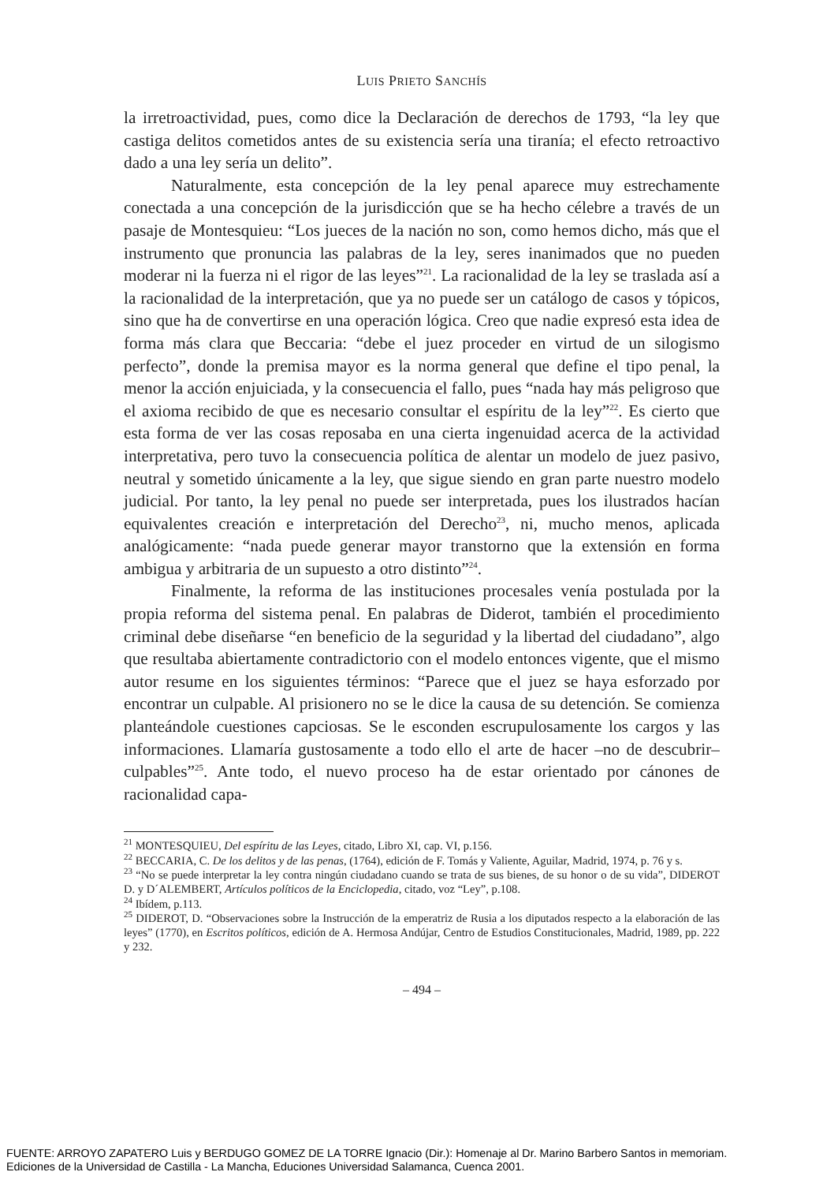LUIS PRIETO SANCHÍS
la irretroactividad, pues, como dice la Declaración de derechos de 1793, “la ley que castiga delitos cometidos antes de su existencia sería una tiranía; el efecto retroactivo dado a una ley sería un delito”.
Naturalmente, esta concepción de la ley penal aparece muy estrechamente conectada a una concepción de la jurisdicción que se ha hecho célebre a través de un pasaje de Montesquieu: “Los jueces de la nación no son, como hemos dicho, más que el instrumento que pronuncia las palabras de la ley, seres inanimados que no pueden moderar ni la fuerza ni el rigor de las leyes”<sup>21</sup>. La racionalidad de la ley se traslada así a la racionalidad de la interpretación, que ya no puede ser un catálogo de casos y tópicos, sino que ha de convertirse en una operación lógica. Creo que nadie expresó esta idea de forma más clara que Beccaria: “debe el juez proceder en virtud de un silogismo perfecto”, donde la premisa mayor es la norma general que define el tipo penal, la menor la acción enjuiciada, y la consecuencia el fallo, pues “nada hay más peligroso que el axioma recibido de que es necesario consultar el espíritu de la ley”<sup>22</sup>. Es cierto que esta forma de ver las cosas reposaba en una cierta ingenuidad acerca de la actividad interpretativa, pero tuvo la consecuencia política de alentar un modelo de juez pasivo, neutral y sometido únicamente a la ley, que sigue siendo en gran parte nuestro modelo judicial. Por tanto, la ley penal no puede ser interpretada, pues los ilustrados hacían equivalentes creación e interpretación del Derecho<sup>23</sup>, ni, mucho menos, aplicada analógicamente: “nada puede generar mayor transtorno que la extensión en forma ambigua y arbitraria de un supuesto a otro distinto”<sup>24</sup>.
Finalmente, la reforma de las instituciones procesales venía postulada por la propia reforma del sistema penal. En palabras de Diderot, también el procedimiento criminal debe diseñarse “en beneficio de la seguridad y la libertad del ciudadano”, algo que resultaba abiertamente contradictorio con el modelo entonces vigente, que el mismo autor resume en los siguientes términos: “Parece que el juez se haya esforzado por encontrar un culpable. Al prisionero no se le dice la causa de su detención. Se comienza planteándole cuestiones capciosas. Se le esconden escrupulosamente los cargos y las informaciones. Llamaría gustosamente a todo ello el arte de hacer –no de descubrir– culpables”<sup>25</sup>. Ante todo, el nuevo proceso ha de estar orientado por cánones de racionalidad capa-
<sup>21</sup> MONTESQUIEU, Del espíritu de las Leyes, citado, Libro XI, cap. VI, p.156.
<sup>22</sup> BECCARIA, C. De los delitos y de las penas, (1764), edición de F. Tomás y Valiente, Aguilar, Madrid, 1974, p. 76 y s.
<sup>23</sup> “No se puede interpretar la ley contra ningún ciudadano cuando se trata de sus bienes, de su honor o de su vida”, DIDEROT D. y D´ALEMBERT, Artículos políticos de la Enciclopedia, citado, voz “Ley”, p.108.
<sup>24</sup> Ibídem, p.113.
<sup>25</sup> DIDEROT, D. “Observaciones sobre la Instrucción de la emperatriz de Rusia a los diputados respecto a la elaboración de las leyes” (1770), en Escritos políticos, edición de A. Hermosa Andújar, Centro de Estudios Constitucionales, Madrid, 1989, pp. 222 y 232.
– 494 –
FUENTE: ARROYO ZAPATERO Luis y BERDUGO GOMEZ DE LA TORRE Ignacio (Dir.): Homenaje al Dr. Marino Barbero Santos in memoriam.
Ediciones de la Universidad de Castilla - La Mancha, Educiones Universidad Salamanca, Cuenca 2001.